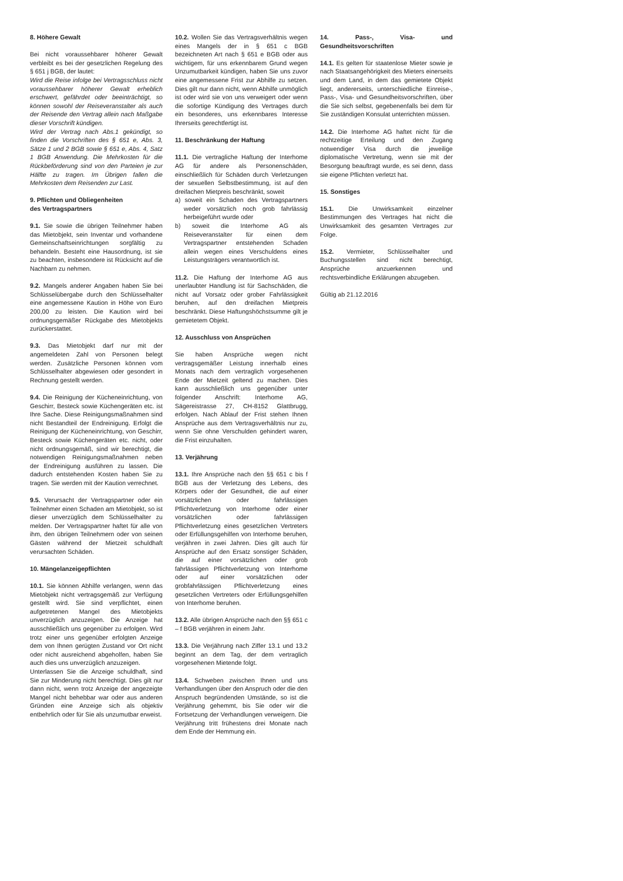8. Höhere Gewalt
Bei nicht voraussehbarer höherer Gewalt verbleibt es bei der gesetzlichen Regelung des § 651 j BGB, der lautet:
Wird die Reise infolge bei Vertragsschluss nicht voraussehbarer höherer Gewalt erheblich erschwert, gefährdet oder beeinträchtigt, so können sowohl der Reiseveranstalter als auch der Reisende den Vertrag allein nach Maßgabe dieser Vorschrift kündigen.
Wird der Vertrag nach Abs.1 gekündigt, so finden die Vorschriften des § 651 e, Abs. 3, Sätze 1 und 2 BGB sowie § 651 e, Abs. 4, Satz 1 BGB Anwendung. Die Mehrkosten für die Rückbeförderung sind von den Parteien je zur Hälfte zu tragen. Im Übrigen fallen die Mehrkosten dem Reisenden zur Last.
9. Pflichten und Obliegenheiten
des Vertragspartners
9.1. Sie sowie die übrigen Teilnehmer haben das Mietobjekt, sein Inventar und vorhandene Gemeinschaftseinrichtungen sorgfältig zu behandeln. Besteht eine Hausordnung, ist sie zu beachten, insbesondere ist Rücksicht auf die Nachbarn zu nehmen.
9.2. Mangels anderer Angaben haben Sie bei Schlüsselübergabe durch den Schlüsselhalter eine angemessene Kaution in Höhe von Euro 200,00 zu leisten. Die Kaution wird bei ordnungsgemäßer Rückgabe des Mietobjekts zurückerstattet.
9.3. Das Mietobjekt darf nur mit der angemeldeten Zahl von Personen belegt werden. Zusätzliche Personen können vom Schlüsselhalter abgewiesen oder gesondert in Rechnung gestellt werden.
9.4. Die Reinigung der Kücheneinrichtung, von Geschirr, Besteck sowie Küchengeräten etc. ist Ihre Sache. Diese Reinigungsmaßnahmen sind nicht Bestandteil der Endreinigung. Erfolgt die Reinigung der Kücheneinrichtung, von Geschirr, Besteck sowie Küchengeräten etc. nicht, oder nicht ordnungsgemäß, sind wir berechtigt, die notwendigen Reinigungsmaßnahmen neben der Endreinigung ausführen zu lassen. Die dadurch entstehenden Kosten haben Sie zu tragen. Sie werden mit der Kaution verrechnet.
9.5. Verursacht der Vertragspartner oder ein Teilnehmer einen Schaden am Mietobjekt, so ist dieser unverzüglich dem Schlüsselhalter zu melden. Der Vertragspartner haftet für alle von ihm, den übrigen Teilnehmern oder von seinen Gästen während der Mietzeit schuldhaft verursachten Schäden.
10. Mängelanzeigepflichten
10.1. Sie können Abhilfe verlangen, wenn das Mietobjekt nicht vertragsgemäß zur Verfügung gestellt wird. Sie sind verpflichtet, einen aufgetretenen Mangel des Mietobjekts unverzüglich anzuzeigen. Die Anzeige hat ausschließlich uns gegenüber zu erfolgen. Wird trotz einer uns gegenüber erfolgten Anzeige dem von Ihnen gerügten Zustand vor Ort nicht oder nicht ausreichend abgeholfen, haben Sie auch dies uns unverzüglich anzuzeigen.
Unterlassen Sie die Anzeige schuldhaft, sind Sie zur Minderung nicht berechtigt. Dies gilt nur dann nicht, wenn trotz Anzeige der angezeigte Mangel nicht behebbar war oder aus anderen Gründen eine Anzeige sich als objektiv entbehrlich oder für Sie als unzumutbar erweist.
10.2. Wollen Sie das Vertragsverhältnis wegen eines Mangels der in § 651 c BGB bezeichneten Art nach § 651 e BGB oder aus wichtigem, für uns erkennbarem Grund wegen Unzumutbarkeit kündigen, haben Sie uns zuvor eine angemessene Frist zur Abhilfe zu setzen. Dies gilt nur dann nicht, wenn Abhilfe unmöglich ist oder wird sie von uns verweigert oder wenn die sofortige Kündigung des Vertrages durch ein besonderes, uns erkennbares Interesse Ihrerseits gerechtfertigt ist.
11. Beschränkung der Haftung
11.1. Die vertragliche Haftung der Interhome AG für andere als Personenschäden, einschließlich für Schäden durch Verletzungen der sexuellen Selbstbestimmung, ist auf den dreifachen Mietpreis beschränkt, soweit
a) soweit ein Schaden des Vertragspartners weder vorsätzlich noch grob fahrlässig herbeigeführt wurde oder
b) soweit die Interhome AG als Reiseveranstalter für einen dem Vertragspartner entstehenden Schaden allein wegen eines Verschuldens eines Leistungsträgers verantwortlich ist.
11.2. Die Haftung der Interhome AG aus unerlaubter Handlung ist für Sachschäden, die nicht auf Vorsatz oder grober Fahrlässigkeit beruhen, auf den dreifachen Mietpreis beschränkt. Diese Haftungshöchstsumme gilt je gemietetem Objekt.
12. Ausschluss von Ansprüchen
Sie haben Ansprüche wegen nicht vertragsgemäßer Leistung innerhalb eines Monats nach dem vertraglich vorgesehenen Ende der Mietzeit geltend zu machen. Dies kann ausschließlich uns gegenüber unter folgender Anschrift: Interhome AG, Sägereistrasse 27, CH-8152 Glattbrugg, erfolgen. Nach Ablauf der Frist stehen Ihnen Ansprüche aus dem Vertragsverhältnis nur zu, wenn Sie ohne Verschulden gehindert waren, die Frist einzuhalten.
13. Verjährung
13.1. Ihre Ansprüche nach den §§ 651 c bis f BGB aus der Verletzung des Lebens, des Körpers oder der Gesundheit, die auf einer vorsätzlichen oder fahrlässigen Pflichtverletzung von Interhome oder einer vorsätzlichen oder fahrlässigen Pflichtverletzung eines gesetzlichen Vertreters oder Erfüllungsgehilfen von Interhome beruhen, verjähren in zwei Jahren. Dies gilt auch für Ansprüche auf den Ersatz sonstiger Schäden, die auf einer vorsätzlichen oder grob fahrlässigen Pflichtverletzung von Interhome oder auf einer vorsätzlichen oder grobfahrlässigen Pflichtverletzung eines gesetzlichen Vertreters oder Erfüllungsgehilfen von Interhome beruhen.
13.2. Alle übrigen Ansprüche nach den §§ 651 c – f BGB verjähren in einem Jahr.
13.3. Die Verjährung nach Ziffer 13.1 und 13.2 beginnt an dem Tag, der dem vertraglich vorgesehenen Mietende folgt.
13.4. Schweben zwischen Ihnen und uns Verhandlungen über den Anspruch oder die den Anspruch begründenden Umstände, so ist die Verjährung gehemmt, bis Sie oder wir die Fortsetzung der Verhandlungen verweigern. Die Verjährung tritt frühestens drei Monate nach dem Ende der Hemmung ein.
14. Pass-, Visa- und Gesundheitsvorschriften
14.1. Es gelten für staatenlose Mieter sowie je nach Staatsangehörigkeit des Mieters einerseits und dem Land, in dem das gemietete Objekt liegt, andererseits, unterschiedliche Einreise-, Pass-, Visa- und Gesundheitsvorschriften, über die Sie sich selbst, gegebenenfalls bei dem für Sie zuständigen Konsulat unterrichten müssen.
14.2. Die Interhome AG haftet nicht für die rechtzeitige Erteilung und den Zugang notwendiger Visa durch die jeweilige diplomatische Vertretung, wenn sie mit der Besorgung beauftragt wurde, es sei denn, dass sie eigene Pflichten verletzt hat.
15. Sonstiges
15.1. Die Unwirksamkeit einzelner Bestimmungen des Vertrages hat nicht die Unwirksamkeit des gesamten Vertrages zur Folge.
15.2. Vermieter, Schlüsselhalter und Buchungsstellen sind nicht berechtigt, Ansprüche anzuerkennen und rechtsverbindliche Erklärungen abzugeben.
Gültig ab 21.12.2016